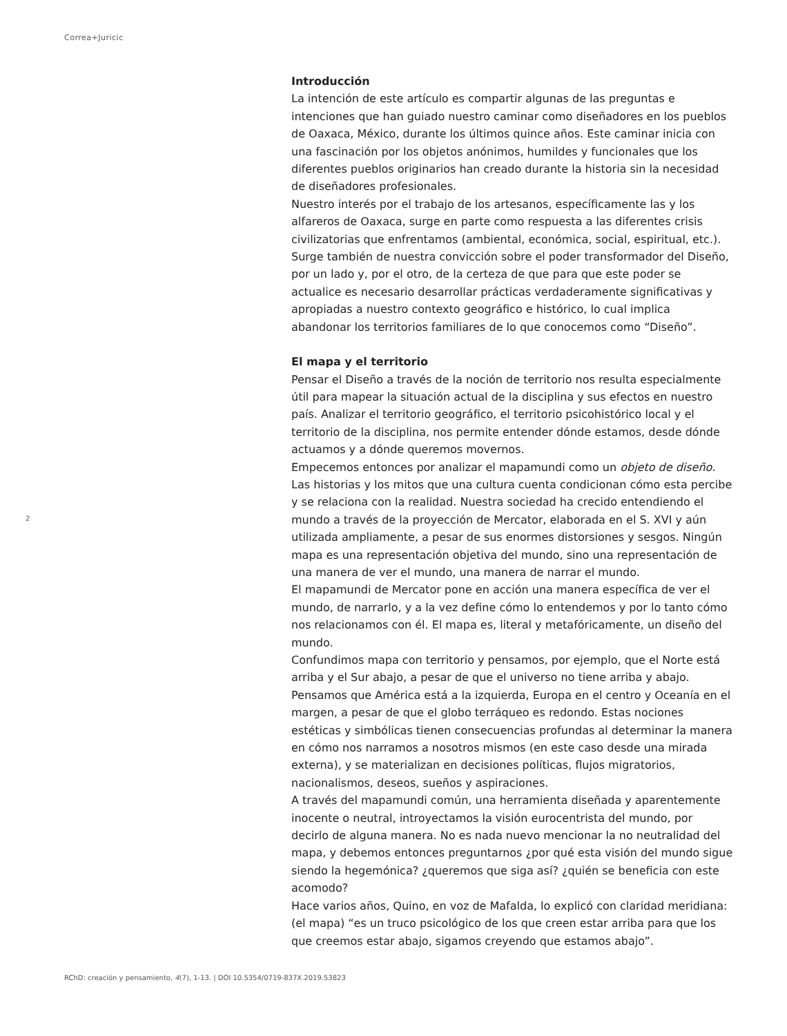Correa+Juricic
Introducción
La intención de este artículo es compartir algunas de las preguntas e intenciones que han guiado nuestro caminar como diseñadores en los pueblos de Oaxaca, México, durante los últimos quince años. Este caminar inicia con una fascinación por los objetos anónimos, humildes y funcionales que los diferentes pueblos originarios han creado durante la historia sin la necesidad de diseñadores profesionales.
Nuestro interés por el trabajo de los artesanos, específicamente las y los alfareros de Oaxaca, surge en parte como respuesta a las diferentes crisis civilizatorias que enfrentamos (ambiental, económica, social, espiritual, etc.). Surge también de nuestra convicción sobre el poder transformador del Diseño, por un lado y, por el otro, de la certeza de que para que este poder se actualice es necesario desarrollar prácticas verdaderamente significativas y apropiadas a nuestro contexto geográfico e histórico, lo cual implica abandonar los territorios familiares de lo que conocemos como “Diseño”.
El mapa y el territorio
Pensar el Diseño a través de la noción de territorio nos resulta especialmente útil para mapear la situación actual de la disciplina y sus efectos en nuestro país. Analizar el territorio geográfico, el territorio psicohistórico local y el territorio de la disciplina, nos permite entender dónde estamos, desde dónde actuamos y a dónde queremos movernos.
Empecemos entonces por analizar el mapamundi como un objeto de diseño. Las historias y los mitos que una cultura cuenta condicionan cómo esta percibe y se relaciona con la realidad. Nuestra sociedad ha crecido entendiendo el mundo a través de la proyección de Mercator, elaborada en el S. XVI y aún utilizada ampliamente, a pesar de sus enormes distorsiones y sesgos. Ningún mapa es una representación objetiva del mundo, sino una representación de una manera de ver el mundo, una manera de narrar el mundo.
El mapamundi de Mercator pone en acción una manera específica de ver el mundo, de narrarlo, y a la vez define cómo lo entendemos y por lo tanto cómo nos relacionamos con él. El mapa es, literal y metafóricamente, un diseño del mundo.
Confundimos mapa con territorio y pensamos, por ejemplo, que el Norte está arriba y el Sur abajo, a pesar de que el universo no tiene arriba y abajo. Pensamos que América está a la izquierda, Europa en el centro y Oceanía en el margen, a pesar de que el globo terráqueo es redondo. Estas nociones estéticas y simbólicas tienen consecuencias profundas al determinar la manera en cómo nos narramos a nosotros mismos (en este caso desde una mirada externa), y se materializan en decisiones políticas, flujos migratorios, nacionalismos, deseos, sueños y aspiraciones.
A través del mapamundi común, una herramienta diseñada y aparentemente inocente o neutral, introyectamos la visión eurocentrista del mundo, por decirlo de alguna manera. No es nada nuevo mencionar la no neutralidad del mapa, y debemos entonces preguntarnos ¿por qué esta visión del mundo sigue siendo la hegemónica? ¿queremos que siga así? ¿quién se beneficia con este acomodo?
Hace varios años, Quino, en voz de Mafalda, lo explicó con claridad meridiana: (el mapa) “es un truco psicológico de los que creen estar arriba para que los que creemos estar abajo, sigamos creyendo que estamos abajo”.
2
RChD: creación y pensamiento, 4(7), 1-13. | DOI 10.5354/0719-837X.2019.53823